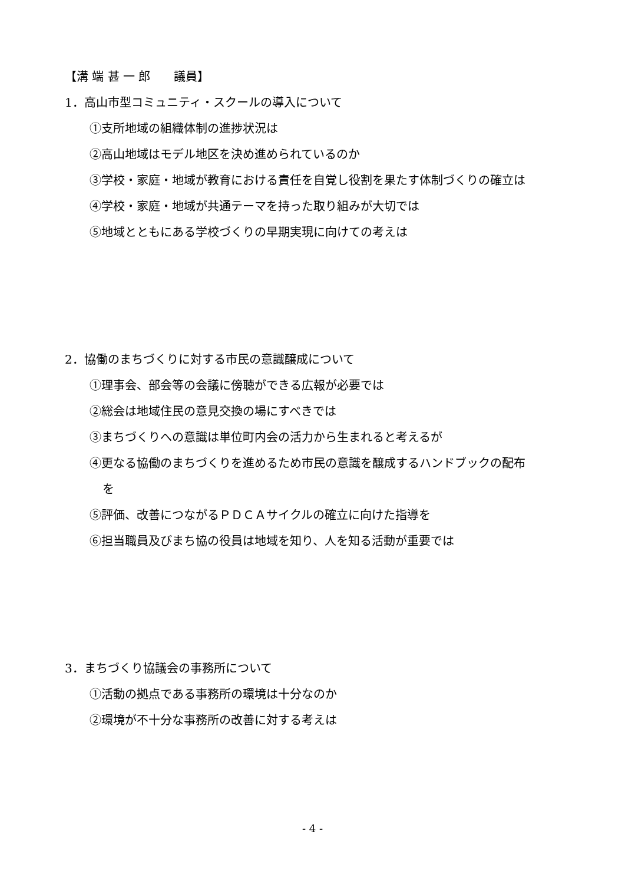【溝 端 甚 一 郎　　議員】
1．高山市型コミュニティ・スクールの導入について
①支所地域の組織体制の進捗状況は
②高山地域はモデル地区を決め進められているのか
③学校・家庭・地域が教育における責任を自覚し役割を果たす体制づくりの確立は
④学校・家庭・地域が共通テーマを持った取り組みが大切では
⑤地域とともにある学校づくりの早期実現に向けての考えは
2．協働のまちづくりに対する市民の意識醸成について
①理事会、部会等の会議に傍聴ができる広報が必要では
②総会は地域住民の意見交換の場にすべきでは
③まちづくりへの意識は単位町内会の活力から生まれると考えるが
④更なる協働のまちづくりを進めるため市民の意識を醸成するハンドブックの配布
を
⑤評価、改善につながるＰＤＣＡサイクルの確立に向けた指導を
⑥担当職員及びまち協の役員は地域を知り、人を知る活動が重要では
3．まちづくり協議会の事務所について
①活動の拠点である事務所の環境は十分なのか
②環境が不十分な事務所の改善に対する考えは
- 4 -